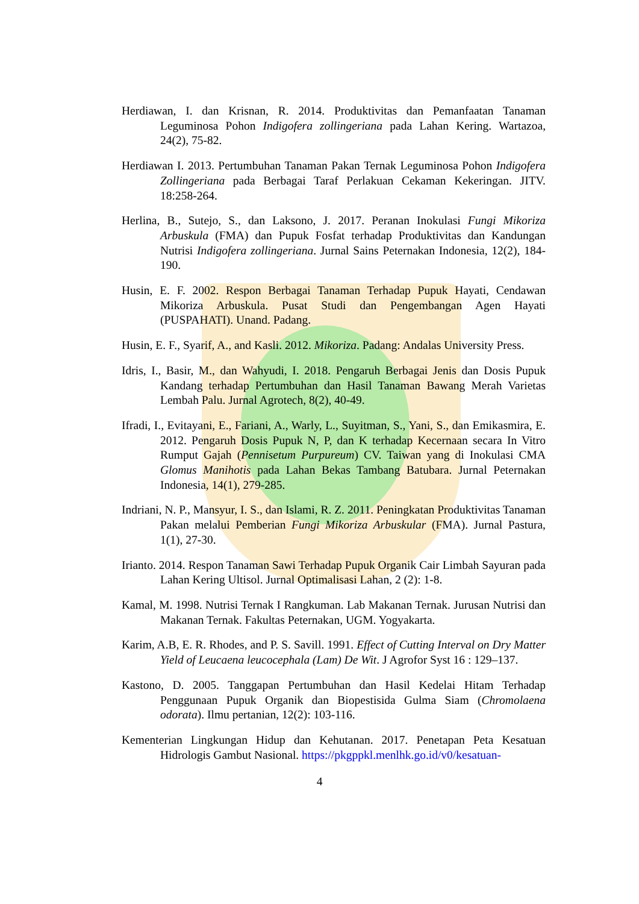Herdiawan, I. dan Krisnan, R. 2014. Produktivitas dan Pemanfaatan Tanaman Leguminosa Pohon Indigofera zollingeriana pada Lahan Kering. Wartazoa, 24(2), 75-82.
Herdiawan I. 2013. Pertumbuhan Tanaman Pakan Ternak Leguminosa Pohon Indigofera Zollingeriana pada Berbagai Taraf Perlakuan Cekaman Kekeringan. JITV. 18:258-264.
Herlina, B., Sutejo, S., dan Laksono, J. 2017. Peranan Inokulasi Fungi Mikoriza Arbuskula (FMA) dan Pupuk Fosfat terhadap Produktivitas dan Kandungan Nutrisi Indigofera zollingeriana. Jurnal Sains Peternakan Indonesia, 12(2), 184-190.
Husin, E. F. 2002. Respon Berbagai Tanaman Terhadap Pupuk Hayati, Cendawan Mikoriza Arbuskula. Pusat Studi dan Pengembangan Agen Hayati (PUSPAHATI). Unand. Padang.
Husin, E. F., Syarif, A., and Kasli. 2012. Mikoriza. Padang: Andalas University Press.
Idris, I., Basir, M., dan Wahyudi, I. 2018. Pengaruh Berbagai Jenis dan Dosis Pupuk Kandang terhadap Pertumbuhan dan Hasil Tanaman Bawang Merah Varietas Lembah Palu. Jurnal Agrotech, 8(2), 40-49.
Ifradi, I., Evitayani, E., Fariani, A., Warly, L., Suyitman, S., Yani, S., dan Emikasmira, E. 2012. Pengaruh Dosis Pupuk N, P, dan K terhadap Kecernaan secara In Vitro Rumput Gajah (Pennisetum Purpureum) CV. Taiwan yang di Inokulasi CMA Glomus Manihotis pada Lahan Bekas Tambang Batubara. Jurnal Peternakan Indonesia, 14(1), 279-285.
Indriani, N. P., Mansyur, I. S., dan Islami, R. Z. 2011. Peningkatan Produktivitas Tanaman Pakan melalui Pemberian Fungi Mikoriza Arbuskular (FMA). Jurnal Pastura, 1(1), 27-30.
Irianto. 2014. Respon Tanaman Sawi Terhadap Pupuk Organik Cair Limbah Sayuran pada Lahan Kering Ultisol. Jurnal Optimalisasi Lahan, 2 (2): 1-8.
Kamal, M. 1998. Nutrisi Ternak I Rangkuman. Lab Makanan Ternak. Jurusan Nutrisi dan Makanan Ternak. Fakultas Peternakan, UGM. Yogyakarta.
Karim, A.B, E. R. Rhodes, and P. S. Savill. 1991. Effect of Cutting Interval on Dry Matter Yield of Leucaena leucocephala (Lam) De Wit. J Agrofor Syst 16 : 129–137.
Kastono, D. 2005. Tanggapan Pertumbuhan dan Hasil Kedelai Hitam Terhadap Penggunaan Pupuk Organik dan Biopestisida Gulma Siam (Chromolaena odorata). Ilmu pertanian, 12(2): 103-116.
Kementerian Lingkungan Hidup dan Kehutanan. 2017. Penetapan Peta Kesatuan Hidrologis Gambut Nasional. https://pkgppkl.menlhk.go.id/v0/kesatuan-
4